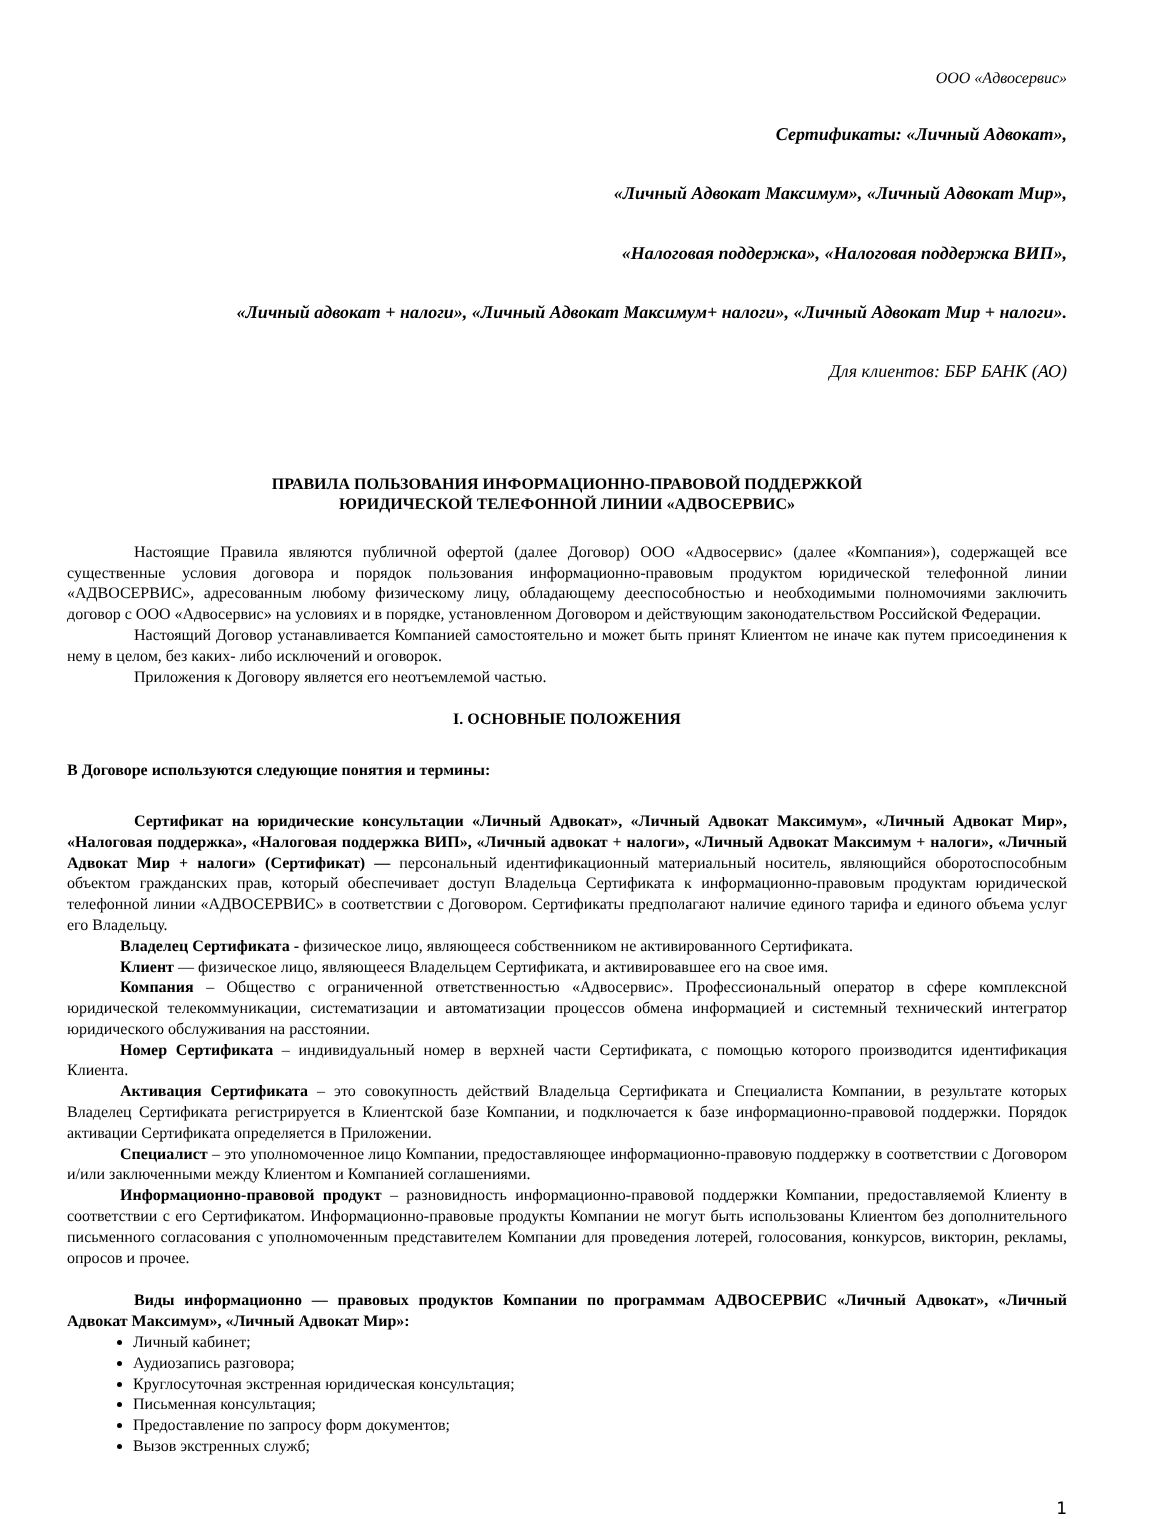ООО «Адвосервис»
Сертификаты: «Личный Адвокат»,
«Личный Адвокат Максимум», «Личный Адвокат Мир»,
«Налоговая поддержка», «Налоговая поддержка ВИП»,
«Личный адвокат + налоги», «Личный Адвокат Максимум+ налоги», «Личный Адвокат Мир + налоги».
Для клиентов: ББР БАНК (АО)
ПРАВИЛА ПОЛЬЗОВАНИЯ ИНФОРМАЦИОННО-ПРАВОВОЙ ПОДДЕРЖКОЙ
ЮРИДИЧЕСКОЙ ТЕЛЕФОННОЙ ЛИНИИ «АДВОСЕРВИС»
Настоящие Правила являются публичной офертой (далее Договор) ООО «Адвосервис» (далее «Компания»), содержащей все существенные условия договора и порядок пользования информационно-правовым продуктом юридической телефонной линии «АДВОСЕРВИС», адресованным любому физическому лицу, обладающему дееспособностью и необходимыми полномочиями заключить договор с ООО «Адвосервис» на условиях и в порядке, установленном Договором и действующим законодательством Российской Федерации.
Настоящий Договор устанавливается Компанией самостоятельно и может быть принят Клиентом не иначе как путем присоединения к нему в целом, без каких- либо исключений и оговорок.
Приложения к Договору является его неотъемлемой частью.
I. ОСНОВНЫЕ ПОЛОЖЕНИЯ
В Договоре используются следующие понятия и термины:
Сертификат на юридические консультации «Личный Адвокат», «Личный Адвокат Максимум», «Личный Адвокат Мир», «Налоговая поддержка», «Налоговая поддержка ВИП», «Личный адвокат + налоги», «Личный Адвокат Максимум + налоги», «Личный Адвокат Мир + налоги» (Сертификат) — персональный идентификационный материальный носитель, являющийся оборотоспособным объектом гражданских прав, который обеспечивает доступ Владельца Сертификата к информационно-правовым продуктам юридической телефонной линии «АДВОСЕРВИС» в соответствии с Договором. Сертификаты предполагают наличие единого тарифа и единого объема услуг его Владельцу.
Владелец Сертификата - физическое лицо, являющееся собственником не активированного Сертификата.
Клиент — физическое лицо, являющееся Владельцем Сертификата, и активировавшее его на свое имя.
Компания – Общество с ограниченной ответственностью «Адвосервис». Профессиональный оператор в сфере комплексной юридической телекоммуникации, систематизации и автоматизации процессов обмена информацией и системный технический интегратор юридического обслуживания на расстоянии.
Номер Сертификата – индивидуальный номер в верхней части Сертификата, с помощью которого производится идентификация Клиента.
Активация Сертификата – это совокупность действий Владельца Сертификата и Специалиста Компании, в результате которых Владелец Сертификата регистрируется в Клиентской базе Компании, и подключается к базе информационно-правовой поддержки. Порядок активации Сертификата определяется в Приложении.
Специалист – это уполномоченное лицо Компании, предоставляющее информационно-правовую поддержку в соответствии с Договором и/или заключенными между Клиентом и Компанией соглашениями.
Информационно-правовой продукт – разновидность информационно-правовой поддержки Компании, предоставляемой Клиенту в соответствии с его Сертификатом. Информационно-правовые продукты Компании не могут быть использованы Клиентом без дополнительного письменного согласования с уполномоченным представителем Компании для проведения лотерей, голосования, конкурсов, викторин, рекламы, опросов и прочее.
Виды информационно — правовых продуктов Компании по программам АДВОСЕРВИС «Личный Адвокат», «Личный Адвокат Максимум», «Личный Адвокат Мир»:
Личный кабинет;
Аудиозапись разговора;
Круглосуточная экстренная юридическая консультация;
Письменная консультация;
Предоставление по запросу форм документов;
Вызов экстренных служб;
1